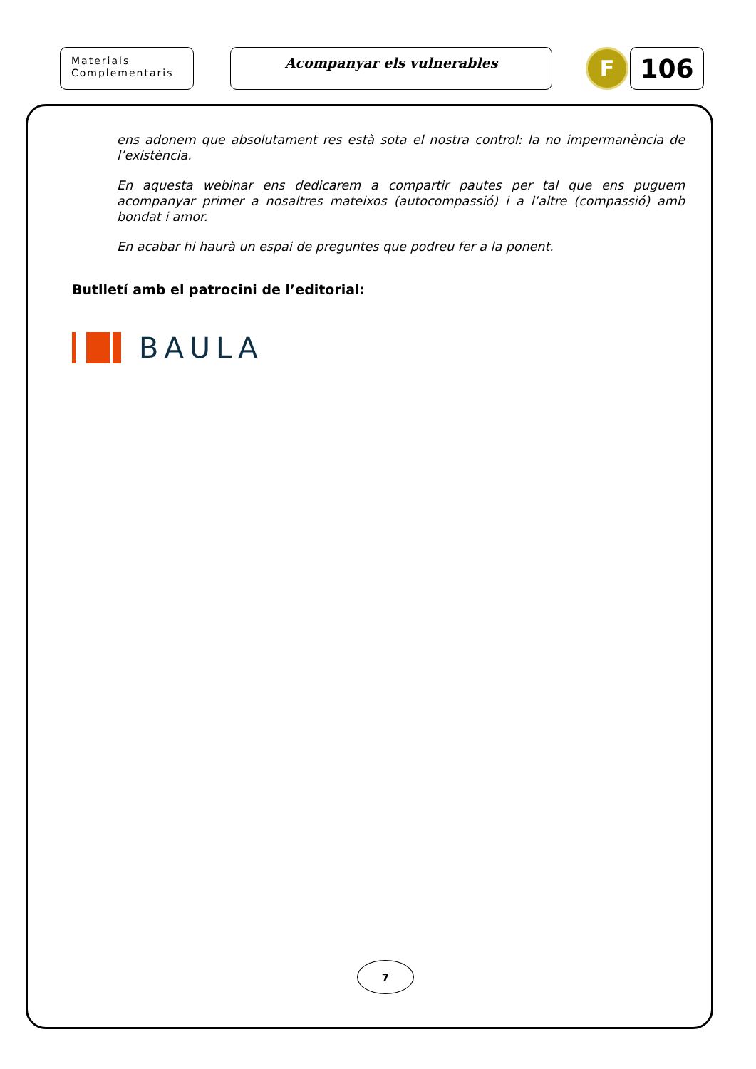Materials
Complementaris
Acompanyar els vulnerables
F
106
ens adonem que absolutament res està sota el nostra control: la no impermanència de l’existència.
En aquesta webinar ens dedicarem a compartir pautes per tal que ens puguem acompanyar primer a nosaltres mateixos (autocompassió) i a l’altre (compassió) amb bondat i amor.
En acabar hi haurà un espai de preguntes que podreu fer a la ponent.
Butlletí amb el patrocini de l’editorial:
BAULA
7